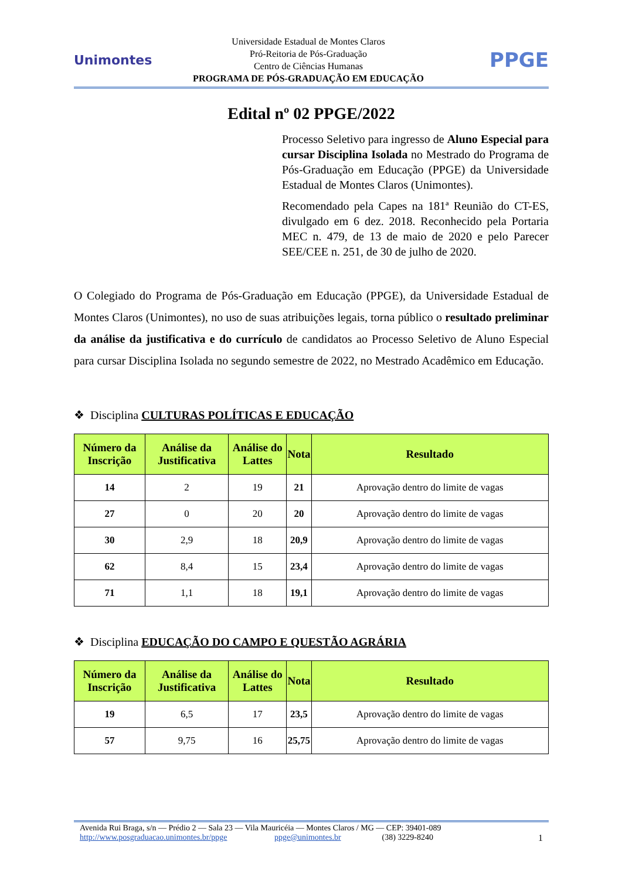Unimontes
Universidade Estadual de Montes Claros
Pró-Reitoria de Pós-Graduação
Centro de Ciências Humanas
PROGRAMA DE PÓS-GRADUAÇÃO EM EDUCAÇÃO
PPGE
Edital nº 02 PPGE/2022
Processo Seletivo para ingresso de Aluno Especial para cursar Disciplina Isolada no Mestrado do Programa de Pós-Graduação em Educação (PPGE) da Universidade Estadual de Montes Claros (Unimontes).
Recomendado pela Capes na 181ª Reunião do CT-ES, divulgado em 6 dez. 2018. Reconhecido pela Portaria MEC n. 479, de 13 de maio de 2020 e pelo Parecer SEE/CEE n. 251, de 30 de julho de 2020.
O Colegiado do Programa de Pós-Graduação em Educação (PPGE), da Universidade Estadual de Montes Claros (Unimontes), no uso de suas atribuições legais, torna público o resultado preliminar da análise da justificativa e do currículo de candidatos ao Processo Seletivo de Aluno Especial para cursar Disciplina Isolada no segundo semestre de 2022, no Mestrado Acadêmico em Educação.
❖ Disciplina CULTURAS POLÍTICAS E EDUCAÇÃO
| Número da Inscrição | Análise da Justificativa | Análise do Lattes | Nota | Resultado |
| --- | --- | --- | --- | --- |
| 14 | 2 | 19 | 21 | Aprovação dentro do limite de vagas |
| 27 | 0 | 20 | 20 | Aprovação dentro do limite de vagas |
| 30 | 2,9 | 18 | 20,9 | Aprovação dentro do limite de vagas |
| 62 | 8,4 | 15 | 23,4 | Aprovação dentro do limite de vagas |
| 71 | 1,1 | 18 | 19,1 | Aprovação dentro do limite de vagas |
❖ Disciplina EDUCAÇÃO DO CAMPO E QUESTÃO AGRÁRIA
| Número da Inscrição | Análise da Justificativa | Análise do Lattes | Nota | Resultado |
| --- | --- | --- | --- | --- |
| 19 | 6,5 | 17 | 23,5 | Aprovação dentro do limite de vagas |
| 57 | 9,75 | 16 | 25,75 | Aprovação dentro do limite de vagas |
Avenida Rui Braga, s/n — Prédio 2 — Sala 23 — Vila Mauricéia — Montes Claros / MG — CEP: 39401-089
http://www.posgraduacao.unimontes.br/ppge ppge@unimontes.br (38) 3229-8240 1